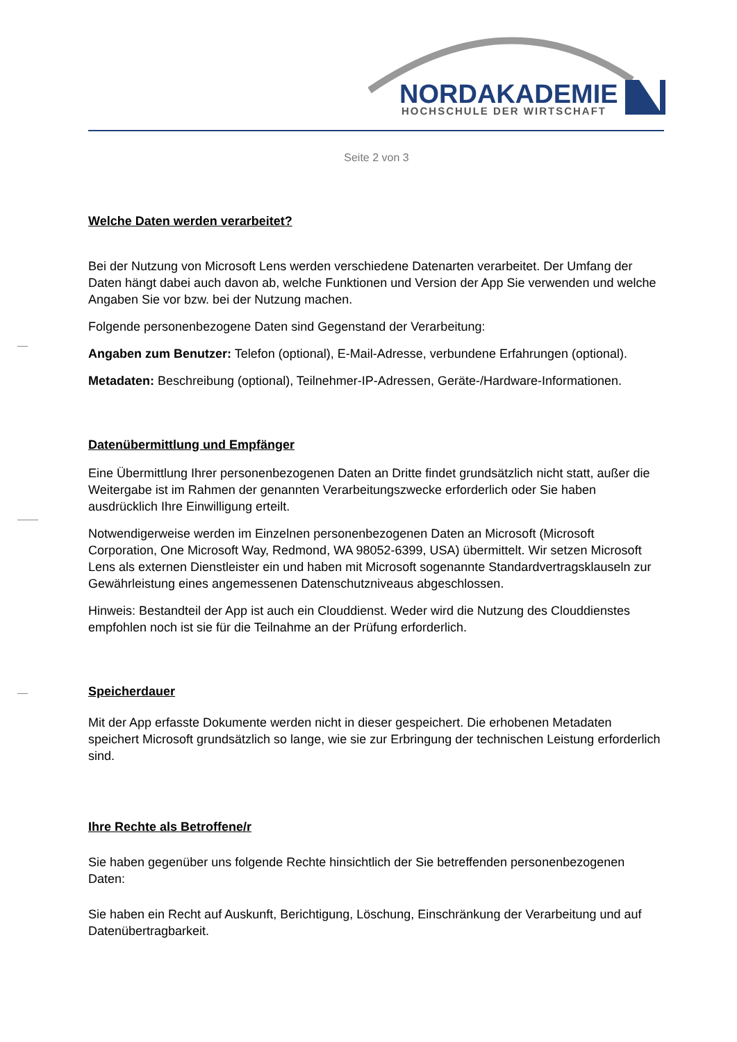NORDAKADEMIE
HOCHSCHULE DER WIRTSCHAFT
Seite 2 von 3
Welche Daten werden verarbeitet?
Bei der Nutzung von Microsoft Lens werden verschiedene Datenarten verarbeitet. Der Umfang der Daten hängt dabei auch davon ab, welche Funktionen und Version der App Sie verwenden und welche Angaben Sie vor bzw. bei der Nutzung machen.
Folgende personenbezogene Daten sind Gegenstand der Verarbeitung:
Angaben zum Benutzer: Telefon (optional), E-Mail-Adresse, verbundene Erfahrungen (optional).
Metadaten: Beschreibung (optional), Teilnehmer-IP-Adressen, Geräte-/Hardware-Informationen.
Datenübermittlung und Empfänger
Eine Übermittlung Ihrer personenbezogenen Daten an Dritte findet grundsätzlich nicht statt, außer die Weitergabe ist im Rahmen der genannten Verarbeitungszwecke erforderlich oder Sie haben ausdrücklich Ihre Einwilligung erteilt.
Notwendigerweise werden im Einzelnen personenbezogenen Daten an Microsoft (Microsoft Corporation, One Microsoft Way, Redmond, WA 98052-6399, USA) übermittelt. Wir setzen Microsoft Lens als externen Dienstleister ein und haben mit Microsoft sogenannte Standardvertragsklauseln zur Gewährleistung eines angemessenen Datenschutzniveaus abgeschlossen.
Hinweis: Bestandteil der App ist auch ein Clouddienst. Weder wird die Nutzung des Clouddienstes empfohlen noch ist sie für die Teilnahme an der Prüfung erforderlich.
Speicherdauer
Mit der App erfasste Dokumente werden nicht in dieser gespeichert. Die erhobenen Metadaten speichert Microsoft grundsätzlich so lange, wie sie zur Erbringung der technischen Leistung erforderlich sind.
Ihre Rechte als Betroffene/r
Sie haben gegenüber uns folgende Rechte hinsichtlich der Sie betreffenden personenbezogenen Daten:
Sie haben ein Recht auf Auskunft, Berichtigung, Löschung, Einschränkung der Verarbeitung und auf Datenübertragbarkeit.